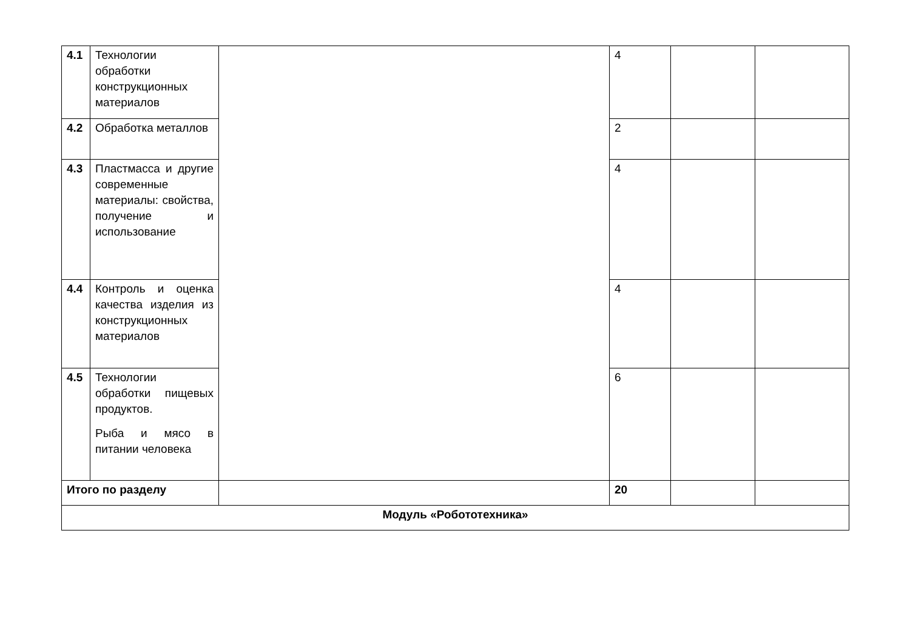| 4.1 | Технологии обработки конструкционных материалов | | 4 | | |
| 4.2 | Обработка металлов | | 2 | | |
| 4.3 | Пластмасса и другие современные материалы: свойства, получение и использование | | 4 | | |
| 4.4 | Контроль и оценка качества изделия из конструкционных материалов | | 4 | | |
| 4.5 | Технологии обработки пищевых продуктов. Рыба и мясо в питании человека | | 6 | | |
| Итого по разделу | | | 20 | | |
| Модуль «Робототехника» | | | | | |